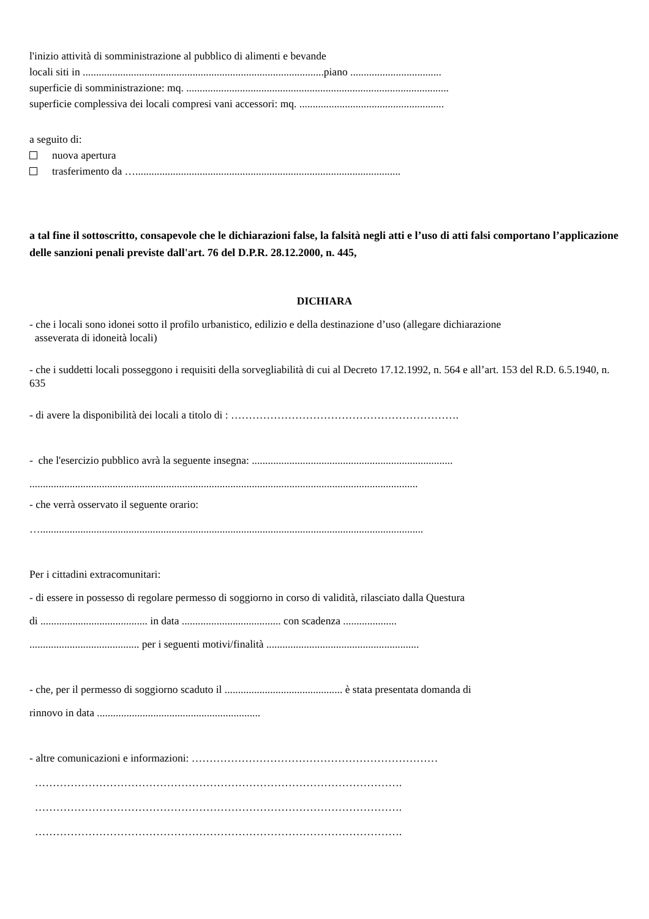l'inizio attività di somministrazione al pubblico di alimenti e bevande
locali siti in ..........................................................................................piano ..................................
superficie di somministrazione: mq. ..................................................................................................
superficie complessiva dei locali compresi vani accessori: mq. ......................................................
a seguito di:
nuova apertura
trasferimento da …...................................................................................................
a tal fine il sottoscritto, consapevole che le dichiarazioni false, la falsità negli atti e l’uso di atti falsi comportano l’applicazione delle sanzioni penali previste dall'art. 76 del D.P.R. 28.12.2000, n. 445,
DICHIARA
- che i locali sono idonei sotto il profilo urbanistico, edilizio e della destinazione d’uso (allegare dichiarazione
asseverata di idoneità locali)
- che i suddetti locali posseggono i requisiti della sorvegliabilità di cui al Decreto 17.12.1992, n. 564 e all’art. 153 del R.D. 6.5.1940, n. 635
- di avere la disponibilità dei locali a titolo di : ……………………………………………………….
- che l'esercizio pubblico avrà la seguente insegna: ...........................................................................
.................................................................................................................................................
- che verrà osservato il seguente orario:
…...............................................................................................................................................
Per i cittadini extracomunitari:
- di essere in possesso di regolare permesso di soggiorno in corso di validità, rilasciato dalla Questura
di ........................................ in data ..................................... con scadenza ....................
......................................... per i seguenti motivi/finalità .........................................................
- che, per il permesso di soggiorno scaduto il ............................................ è stata presentata domanda di
rinnovo in data .............................................................
- altre comunicazioni e informazioni: ……………………………………………………………
………………………………………………………………………………………….
………………………………………………………………………………………….
………………………………………………………………………………………….